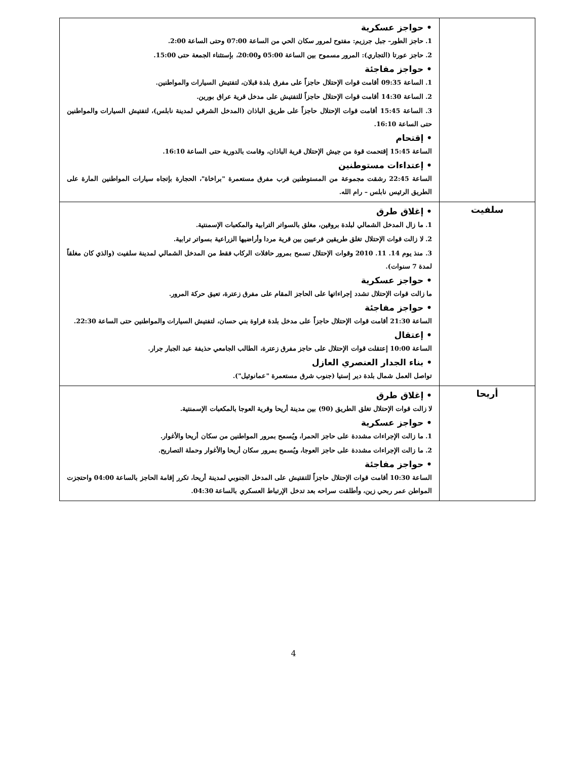| | • حواجز عسكرية 1. حاجز الطور– جبل جرزيم: مفتوح لمرور سكان الحي من الساعة 07:00 وحتى الساعة 2:00. 2. حاجز عورتا (التجاري): المرور مسموح بين الساعة 05:00 و20:00، بإستثناء الجمعة حتى 15:00. • حواجز مفاجئة 1. الساعة 09:35 أقامت قوات الإحتلال حاجزاً على مفرق بلدة قبلان، لتفتيش السيارات والمواطنين. 2. الساعة 14:30 أقامت قوات الإحتلال حاجزاً للتفتيش على مدخل قرية عراق بورين. 3. الساعة 15:45 أقامت قوات الإحتلال حاجزاً على طريق الباذان (المدخل الشرقي لمدينة نابلس)، لتفتيش السيارات والمواطنين حتى الساعة 16:10. • إقتحام الساعة 15:45 إقتحمت قوة من جيش الإحتلال قرية الباذان، وقامت بالدورية حتى الساعة 16:10. • إعتداءات مستوطنين الساعة 22:45 رشقت مجموعة من المستوطنين قرب مفرق مستعمرة "براخاة"، الحجارة بإتجاه سيارات المواطنين المارة على الطريق الرئيس نابلس – رام الله. |
| سلفيت | • إغلاق طرق 1. ما زال المدخل الشمالي لبلدة بروقين، مغلق بالسواتر الترابية والمكعبات الإسمنتية. 2. لا زالت قوات الإحتلال تغلق طريقين فرعيين بين قرية مردا وأراضيها الزراعية بسواتر ترابية. 3. منذ يوم 14. 11. 2010 وقوات الإحتلال تسمح بمرور حافلات الركاب فقط من المدخل الشمالي لمدينة سلفيت (والذي كان مغلقاً لمدة 7 سنوات). • حواجز عسكرية ما زالت قوات الإحتلال تشدد إجراءاتها على الحاجز المقام على مفرق زعترة، تعيق حركة المرور. • حواجز مفاجئة الساعة 21:30 أقامت قوات الإحتلال حاجزاً على مدخل بلدة قراوة بني حسان، لتفتيش السيارات والمواطنين حتى الساعة 22:30. • إعتقال الساعة 10:00 إعتقلت قوات الإحتلال على حاجز مفرق زعترة، الطالب الجامعي حذيفة عبد الجبار جرار. • بناء الجدار العنصري العازل تواصل العمل شمال بلدة دير إستيا (جنوب شرق مستعمرة "عمانوئيل"). |
| أريحا | • إغلاق طرق لا زالت قوات الإحتلال تغلق الطريق (90) بين مدينة أريحا وقرية العوجا بالمكعبات الإسمنتية. • حواجز عسكرية 1. ما زالت الإجراءات مشددة على حاجز الحمرا، ويُسمح بمرور المواطنين من سكان أريحا والأغوار. 2. ما زالت الإجراءات مشددة على حاجز العوجا، ويُسمح بمرور سكان أريحا والأغوار وحملة التصاريح. • حواجز مفاجئة الساعة 10:30 أقامت قوات الإحتلال حاجزاً للتفتيش على المدخل الجنوبي لمدينة أريحا، تكرر إقامة الحاجز بالساعة 04:00 واحتجزت المواطن عمر ربحي زين، وأطلقت سراحه بعد تدخل الإرتباط العسكري بالساعة 04:30. |
4